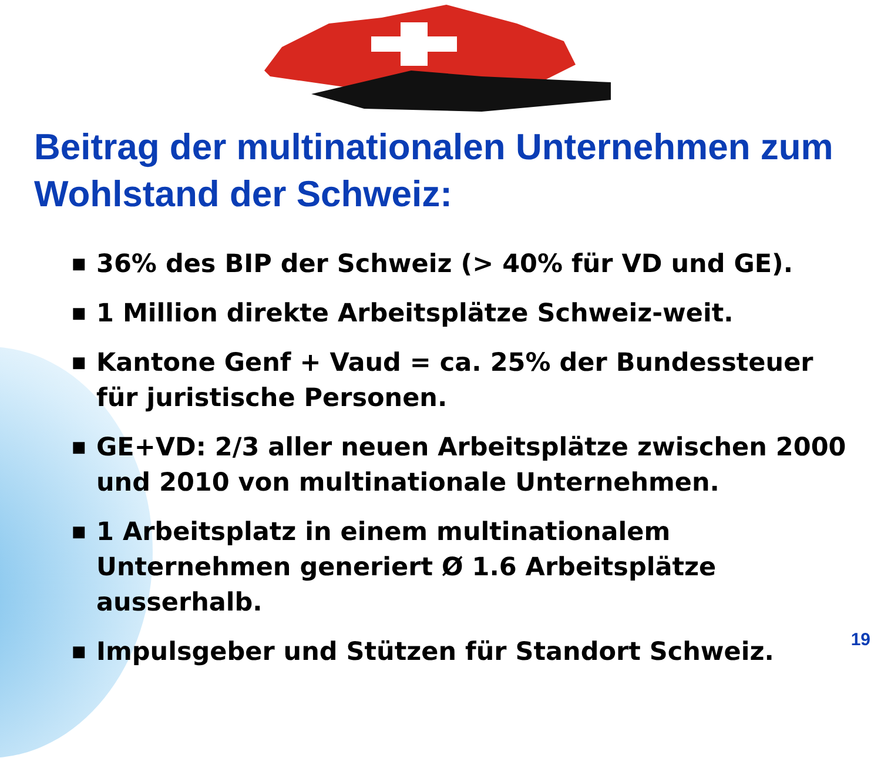Beitrag der multinationalen Unternehmen zum Wohlstand der Schweiz:
■ 36% des BIP der Schweiz (> 40% für VD und GE).
■ 1 Million direkte Arbeitsplätze Schweiz-weit.
■ Kantone Genf + Vaud = ca. 25% der Bundessteuer für juristische Personen.
■ GE+VD: 2/3 aller neuen Arbeitsplätze zwischen 2000 und 2010 von multinationale Unternehmen.
■ 1 Arbeitsplatz in einem multinationalem Unternehmen generiert Ø 1.6 Arbeitsplätze ausserhalb.
■ Impulsgeber und Stützen für Standort Schweiz.
19